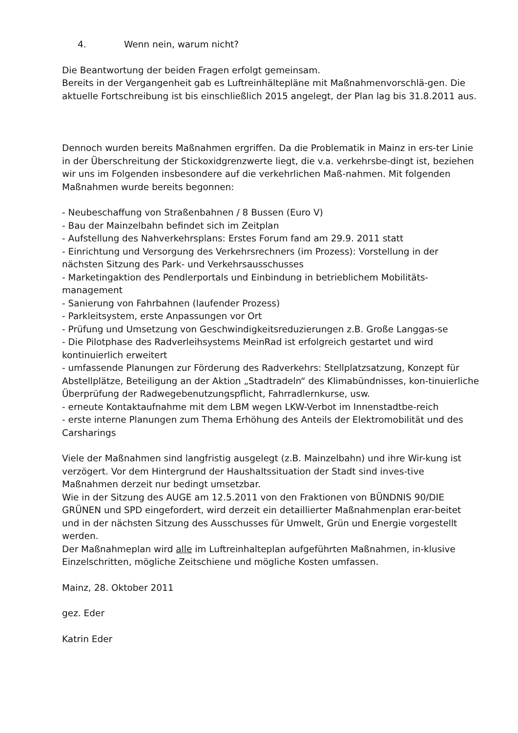4. Wenn nein, warum nicht?
Die Beantwortung der beiden Fragen erfolgt gemeinsam.
Bereits in der Vergangenheit gab es Luftreinhältepläne mit Maßnahmenvorschlä-gen. Die aktuelle Fortschreibung ist bis einschließlich 2015 angelegt, der Plan lag bis 31.8.2011 aus.
Dennoch wurden bereits Maßnahmen ergriffen. Da die Problematik in Mainz in ers-ter Linie in der Überschreitung der Stickoxidgrenzwerte liegt, die v.a. verkehrsbe-dingt ist, beziehen wir uns im Folgenden insbesondere auf die verkehrlichen Maß-nahmen. Mit folgenden Maßnahmen wurde bereits begonnen:
- Neubeschaffung von Straßenbahnen / 8 Bussen (Euro V)
- Bau der Mainzelbahn befindet sich im Zeitplan
- Aufstellung des Nahverkehrsplans: Erstes Forum fand am 29.9. 2011 statt
- Einrichtung und Versorgung des Verkehrsrechners (im Prozess): Vorstellung in der nächsten Sitzung des Park- und Verkehrsausschusses
- Marketingaktion des Pendlerportals und Einbindung in betrieblichem Mobilitäts-management
- Sanierung von Fahrbahnen (laufender Prozess)
- Parkleitsystem, erste Anpassungen vor Ort
- Prüfung und Umsetzung von Geschwindigkeitsreduzierungen z.B. Große Langgas-se
- Die Pilotphase des Radverleihsystems MeinRad ist erfolgreich gestartet und wird kontinuierlich erweitert
- umfassende Planungen zur Förderung des Radverkehrs: Stellplatzsatzung, Konzept für Abstellplätze, Beteiligung an der Aktion „Stadtradeln“ des Klimabündnisses, kon-tinuierliche Überprüfung der Radwegebenutzungspflicht, Fahrradlernkurse, usw.
- erneute Kontaktaufnahme mit dem LBM wegen LKW-Verbot im Innenstadtbe-reich
- erste interne Planungen zum Thema Erhöhung des Anteils der Elektromobilität und des Carsharings
Viele der Maßnahmen sind langfristig ausgelegt (z.B. Mainzelbahn) und ihre Wir-kung ist verzögert. Vor dem Hintergrund der Haushaltssituation der Stadt sind inves-tive Maßnahmen derzeit nur bedingt umsetzbar.
Wie in der Sitzung des AUGE am 12.5.2011 von den Fraktionen von BÜNDNIS 90/DIE GRÜNEN und SPD eingefordert, wird derzeit ein detaillierter Maßnahmenplan erar-beitet und in der nächsten Sitzung des Ausschusses für Umwelt, Grün und Energie vorgestellt werden.
Der Maßnahmeplan wird alle im Luftreinhalteplan aufgeführten Maßnahmen, in-klusive Einzelschritten, mögliche Zeitschiene und mögliche Kosten umfassen.
Mainz, 28. Oktober 2011
gez. Eder
Katrin Eder